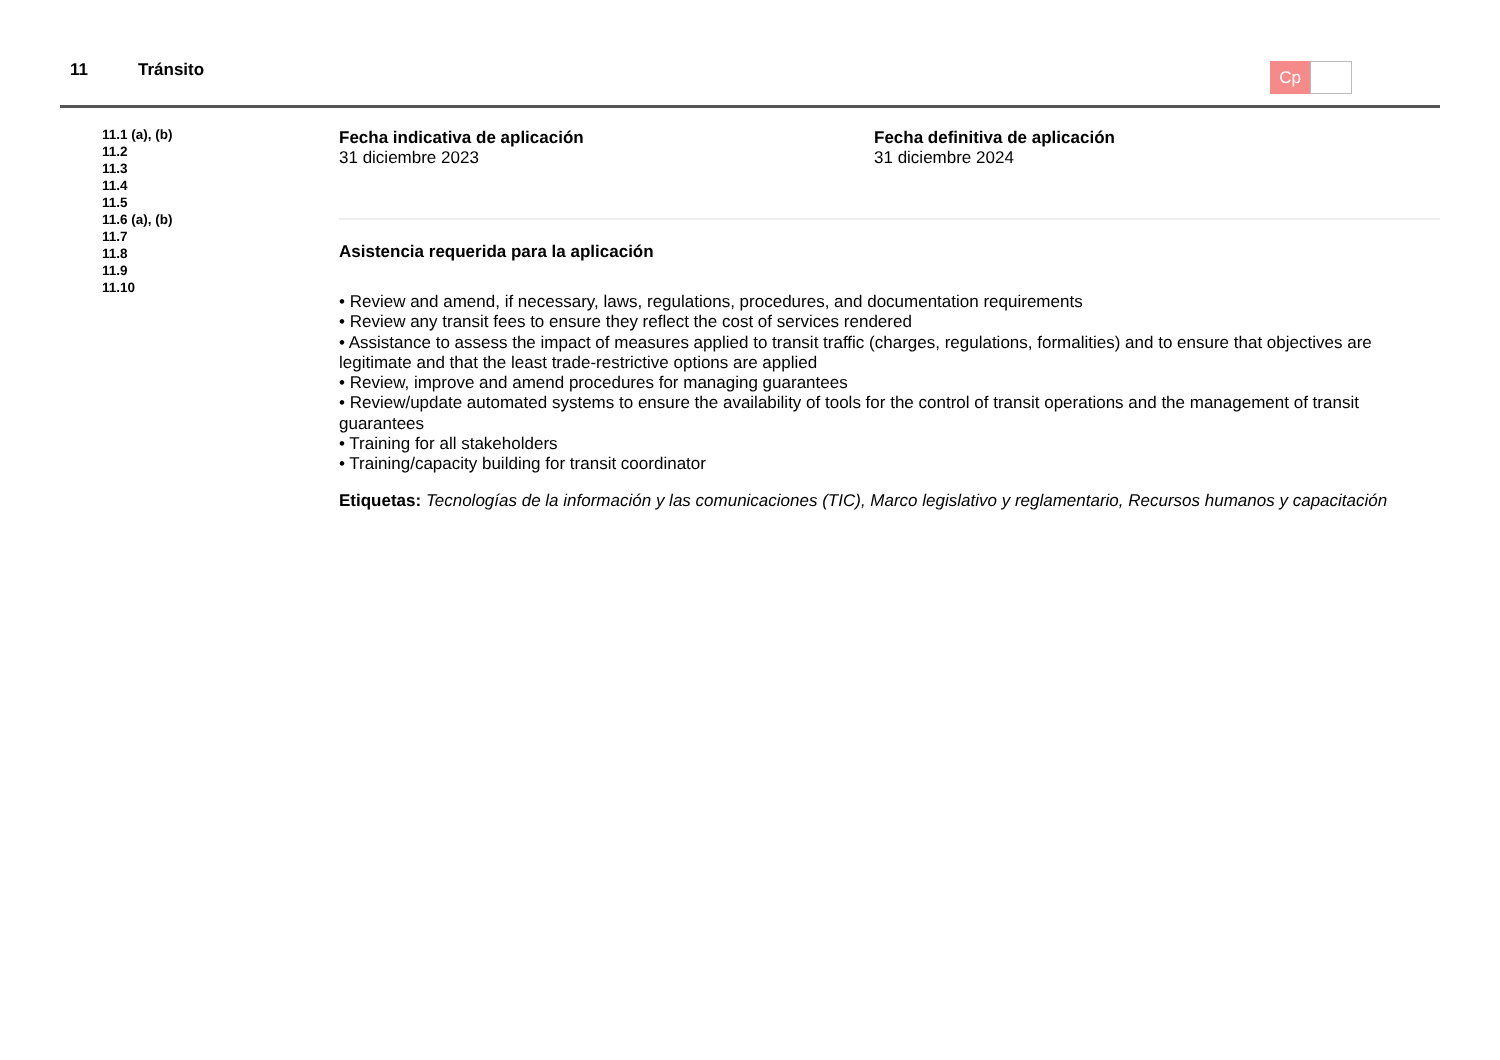11 Tránsito Cp
11.1 (a), (b)
11.2
11.3
11.4
11.5
11.6 (a), (b)
11.7
11.8
11.9
11.10
Fecha indicativa de aplicación
31 diciembre 2023
Fecha definitiva de aplicación
31 diciembre 2024
Asistencia requerida para la aplicación
• Review and amend, if necessary, laws, regulations, procedures, and documentation requirements
• Review any transit fees to ensure they reflect the cost of services rendered
• Assistance to assess the impact of measures applied to transit traffic (charges, regulations, formalities) and to ensure that objectives are legitimate and that the least trade-restrictive options are applied
• Review, improve and amend procedures for managing guarantees
• Review/update automated systems to ensure the availability of tools for the control of transit operations and the management of transit guarantees
• Training for all stakeholders
• Training/capacity building for transit coordinator
Etiquetas: Tecnologías de la información y las comunicaciones (TIC), Marco legislativo y reglamentario, Recursos humanos y capacitación